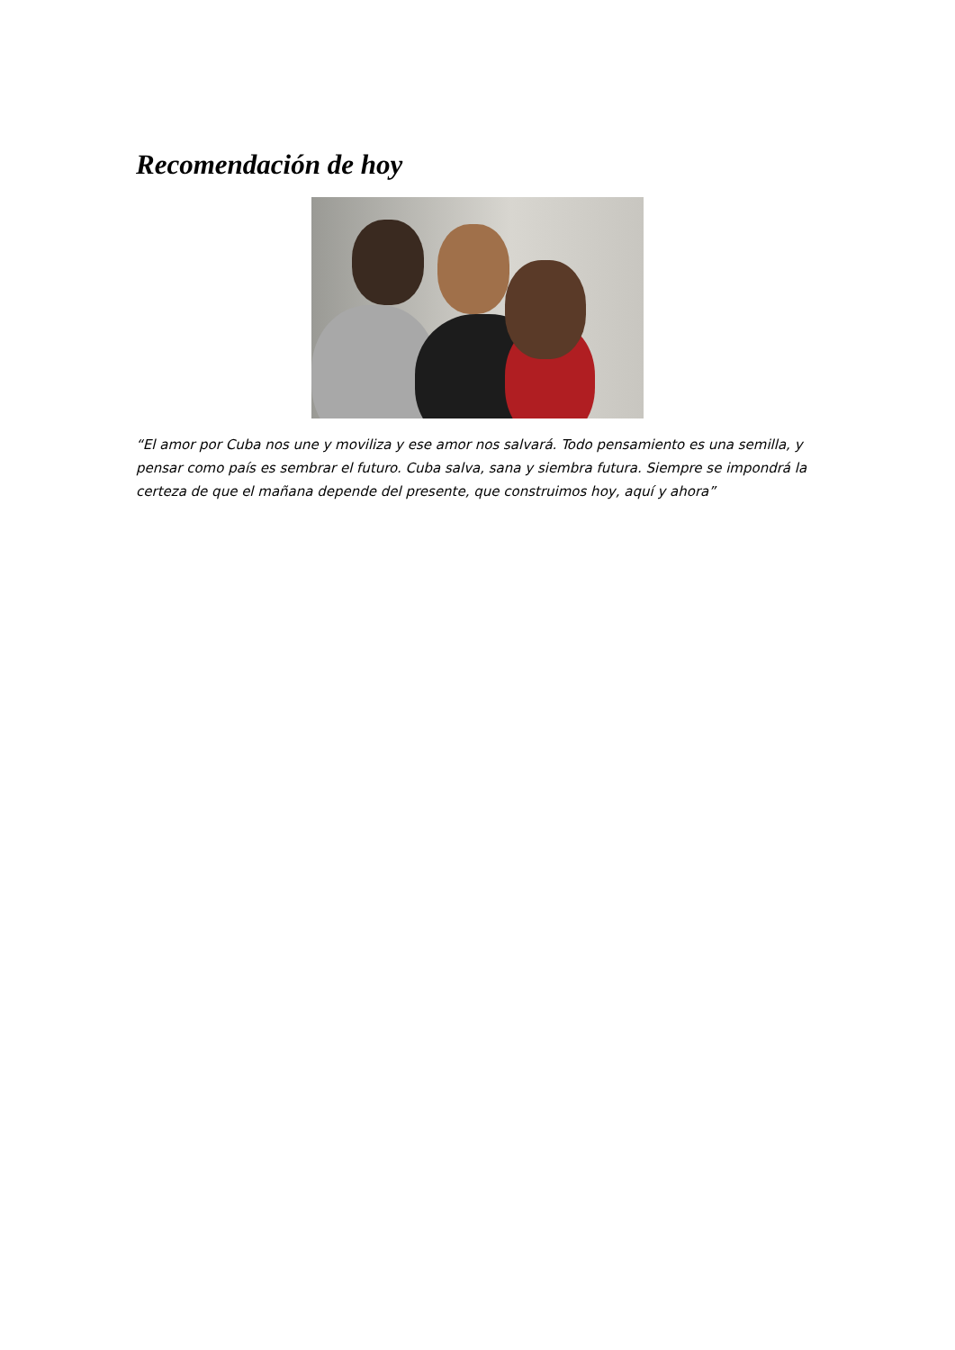Recomendación de hoy
“El amor por Cuba nos une y moviliza y ese amor nos salvará. Todo pensamiento es una semilla, y pensar como país es sembrar el futuro. Cuba salva, sana y siembra futura. Siempre se impondrá la certeza de que el mañana depende del presente, que construimos hoy, aquí y ahora”